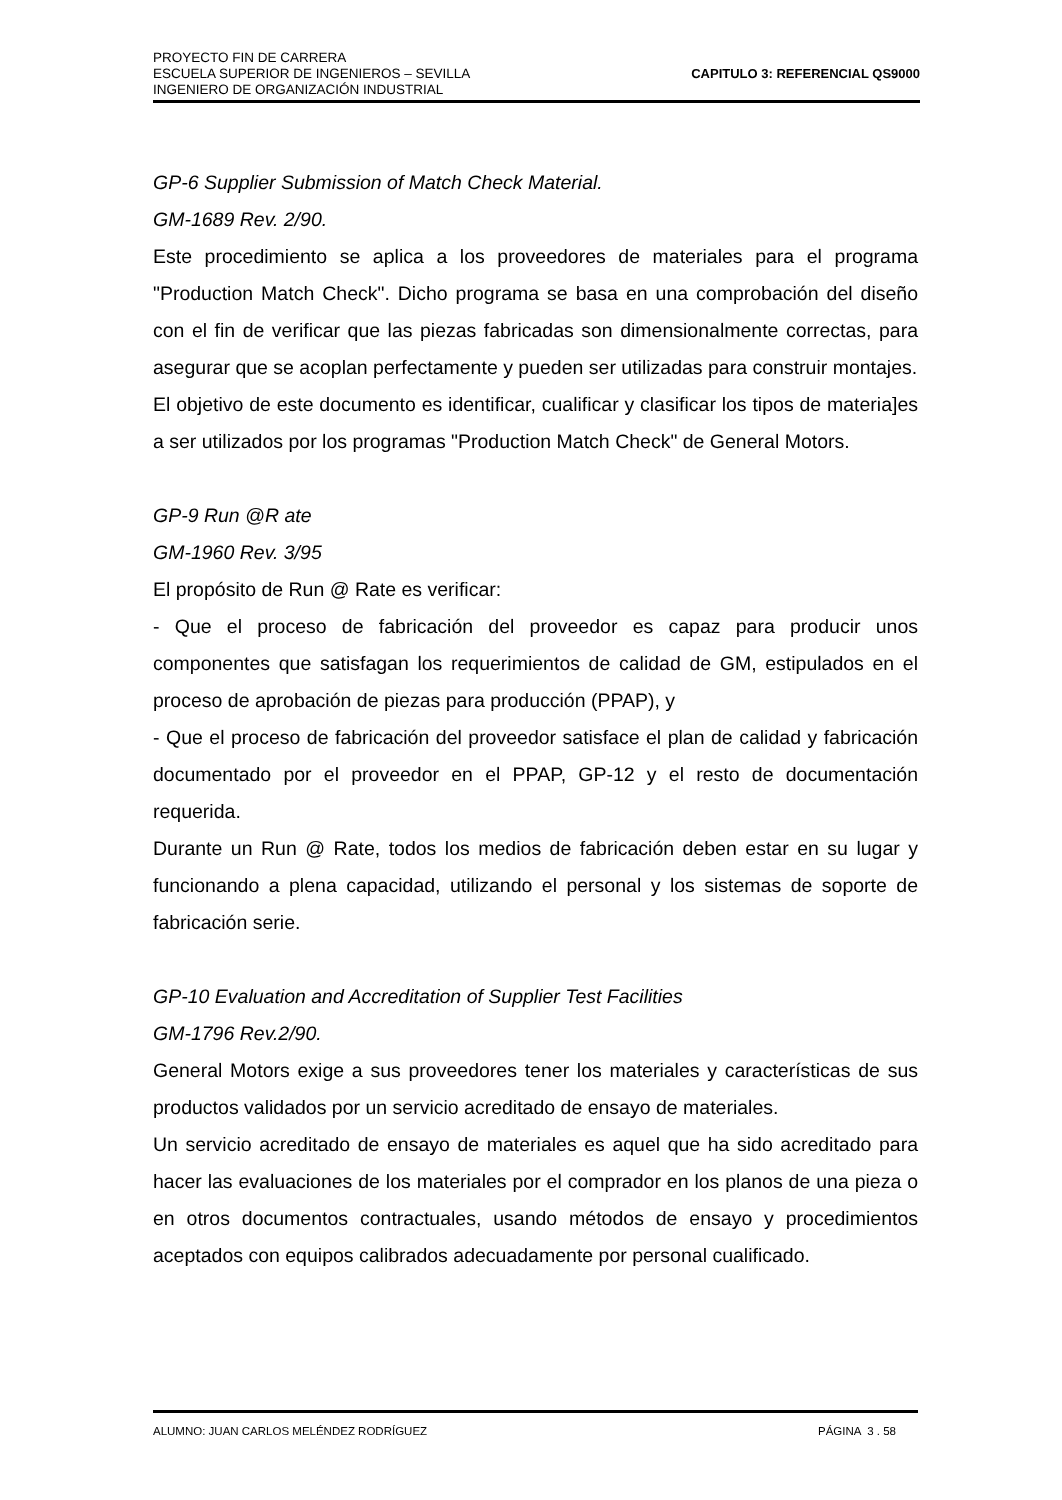PROYECTO FIN DE CARRERA
ESCUELA SUPERIOR DE INGENIEROS – SEVILLA
INGENIERO DE ORGANIZACIÓN INDUSTRIAL
CAPITULO 3: REFERENCIAL QS9000
GP-6 Supplier Submission of Match Check Material.
GM-1689 Rev. 2/90.
Este procedimiento se aplica a los proveedores de materiales para el programa "Production Match Check". Dicho programa se basa en una comprobación del diseño con el fin de verificar que las piezas fabricadas son dimensionalmente correctas, para asegurar que se acoplan perfectamente y pueden ser utilizadas para construir montajes.
El objetivo de este documento es identificar, cualificar y clasificar los tipos de materia]es a ser utilizados por los programas "Production Match Check" de General Motors.
GP-9 Run @R ate
GM-1960 Rev. 3/95
El propósito de Run @ Rate es verificar:
- Que el proceso de fabricación del proveedor es capaz para producir unos componentes que satisfagan los requerimientos de calidad de GM, estipulados en el proceso de aprobación de piezas para producción (PPAP), y
- Que el proceso de fabricación del proveedor satisface el plan de calidad y fabricación documentado por el proveedor en el PPAP, GP-12 y el resto de documentación requerida.
Durante un Run @ Rate, todos los medios de fabricación deben estar en su lugar y funcionando a plena capacidad, utilizando el personal y los sistemas de soporte de fabricación serie.
GP-10 Evaluation and Accreditation of Supplier Test Facilities
GM-1796 Rev.2/90.
General Motors exige a sus proveedores tener los materiales y características de sus productos validados por un servicio acreditado de ensayo de materiales.
Un servicio acreditado de ensayo de materiales es aquel que ha sido acreditado para hacer las evaluaciones de los materiales por el comprador en los planos de una pieza o en otros documentos contractuales, usando métodos de ensayo y procedimientos aceptados con equipos calibrados adecuadamente por personal cualificado.
ALUMNO: JUAN CARLOS MELÉNDEZ RODRÍGUEZ PÁGINA 3 . 58